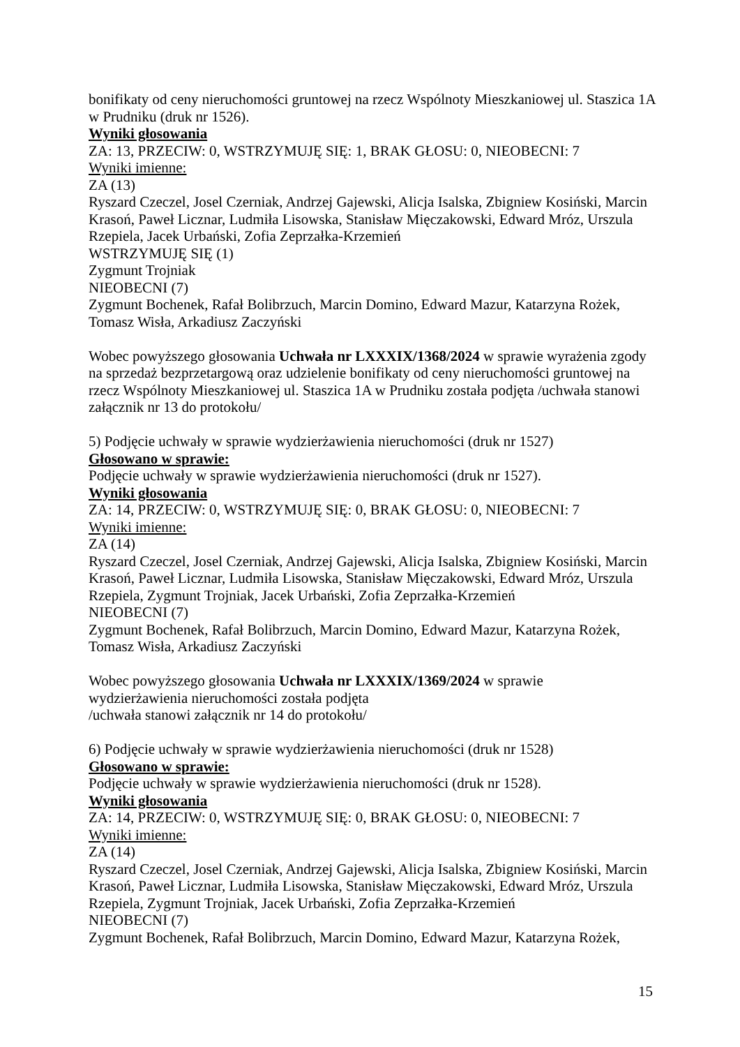bonifikaty od ceny nieruchomości gruntowej na rzecz Wspólnoty Mieszkaniowej ul. Staszica 1A w Prudniku (druk nr 1526).
Wyniki głosowania
ZA: 13, PRZECIW: 0, WSTRZYMUJĘ SIĘ: 1, BRAK GŁOSU: 0, NIEOBECNI: 7
Wyniki imienne:
ZA (13)
Ryszard Czeczel, Josel Czerniak, Andrzej Gajewski, Alicja Isalska, Zbigniew Kosiński, Marcin Krasoń, Paweł Licznar, Ludmiła Lisowska, Stanisław Mięczakowski, Edward Mróz, Urszula Rzepiela, Jacek Urbański, Zofia Zeprzałka-Krzemień
WSTRZYMUJĘ SIĘ (1)
Zygmunt Trojniak
NIEOBECNI (7)
Zygmunt Bochenek, Rafał Bolibrzuch, Marcin Domino, Edward Mazur, Katarzyna Rożek, Tomasz Wisła, Arkadiusz Zaczyński
Wobec powyższego głosowania Uchwała nr LXXXIX/1368/2024 w sprawie wyrażenia zgody na sprzedaż bezprzetargową oraz udzielenie bonifikaty od ceny nieruchomości gruntowej na rzecz Wspólnoty Mieszkaniowej ul. Staszica 1A w Prudniku została podjęta /uchwała stanowi załącznik nr 13 do protokołu/
5) Podjęcie uchwały w sprawie wydzierżawienia nieruchomości (druk nr 1527)
Głosowano w sprawie:
Podjęcie uchwały w sprawie wydzierżawienia nieruchomości (druk nr 1527).
Wyniki głosowania
ZA: 14, PRZECIW: 0, WSTRZYMUJĘ SIĘ: 0, BRAK GŁOSU: 0, NIEOBECNI: 7
Wyniki imienne:
ZA (14)
Ryszard Czeczel, Josel Czerniak, Andrzej Gajewski, Alicja Isalska, Zbigniew Kosiński, Marcin Krasoń, Paweł Licznar, Ludmiła Lisowska, Stanisław Mięczakowski, Edward Mróz, Urszula Rzepiela, Zygmunt Trojniak, Jacek Urbański, Zofia Zeprzałka-Krzemień
NIEOBECNI (7)
Zygmunt Bochenek, Rafał Bolibrzuch, Marcin Domino, Edward Mazur, Katarzyna Rożek, Tomasz Wisła, Arkadiusz Zaczyński
Wobec powyższego głosowania Uchwała nr LXXXIX/1369/2024 w sprawie
wydzierżawienia nieruchomości została podjęta
/uchwała stanowi załącznik nr 14 do protokołu/
6) Podjęcie uchwały w sprawie wydzierżawienia nieruchomości (druk nr 1528)
Głosowano w sprawie:
Podjęcie uchwały w sprawie wydzierżawienia nieruchomości (druk nr 1528).
Wyniki głosowania
ZA: 14, PRZECIW: 0, WSTRZYMUJĘ SIĘ: 0, BRAK GŁOSU: 0, NIEOBECNI: 7
Wyniki imienne:
ZA (14)
Ryszard Czeczel, Josel Czerniak, Andrzej Gajewski, Alicja Isalska, Zbigniew Kosiński, Marcin Krasoń, Paweł Licznar, Ludmiła Lisowska, Stanisław Mięczakowski, Edward Mróz, Urszula Rzepiela, Zygmunt Trojniak, Jacek Urbański, Zofia Zeprzałka-Krzemień
NIEOBECNI (7)
Zygmunt Bochenek, Rafał Bolibrzuch, Marcin Domino, Edward Mazur, Katarzyna Rożek,
15